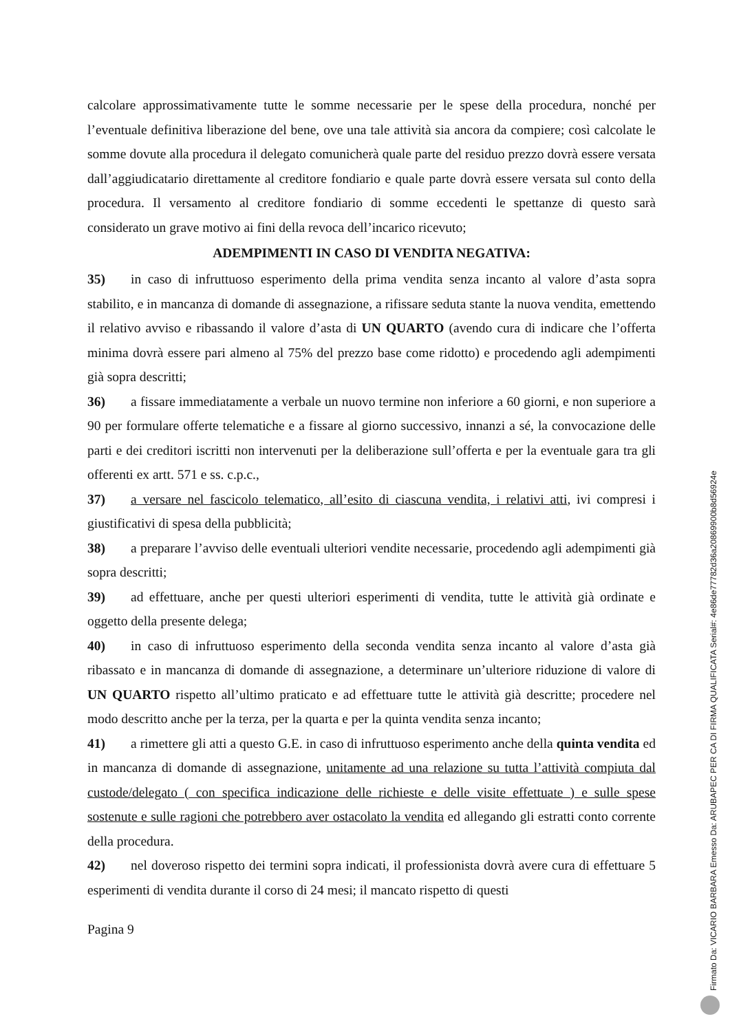calcolare approssimativamente tutte le somme necessarie per le spese della procedura, nonché per l’eventuale definitiva liberazione del bene, ove una tale attività sia ancora da compiere; così calcolate le somme dovute alla procedura il delegato comunicherà quale parte del residuo prezzo dovrà essere versata dall’aggiudicatario direttamente al creditore fondiario e quale parte dovrà essere versata sul conto della procedura. Il versamento al creditore fondiario di somme eccedenti le spettanze di questo sarà considerato un grave motivo ai fini della revoca dell’incarico ricevuto;
ADEMPIMENTI IN CASO DI VENDITA NEGATIVA:
35) in caso di infruttuoso esperimento della prima vendita senza incanto al valore d’asta sopra stabilito, e in mancanza di domande di assegnazione, a rifissare seduta stante la nuova vendita, emettendo il relativo avviso e ribassando il valore d’asta di UN QUARTO (avendo cura di indicare che l’offerta minima dovrà essere pari almeno al 75% del prezzo base come ridotto) e procedendo agli adempimenti già sopra descritti;
36) a fissare immediatamente a verbale un nuovo termine non inferiore a 60 giorni, e non superiore a 90 per formulare offerte telematiche e a fissare al giorno successivo, innanzi a sé, la convocazione delle parti e dei creditori iscritti non intervenuti per la deliberazione sull’offerta e per la eventuale gara tra gli offerenti ex artt. 571 e ss. c.p.c.,
37) a versare nel fascicolo telematico, all’esito di ciascuna vendita, i relativi atti, ivi compresi i giustificativi di spesa della pubblicità;
38) a preparare l’avviso delle eventuali ulteriori vendite necessarie, procedendo agli adempimenti già sopra descritti;
39) ad effettuare, anche per questi ulteriori esperimenti di vendita, tutte le attività già ordinate e oggetto della presente delega;
40) in caso di infruttuoso esperimento della seconda vendita senza incanto al valore d’asta già ribassato e in mancanza di domande di assegnazione, a determinare un’ulteriore riduzione di valore di UN QUARTO rispetto all’ultimo praticato e ad effettuare tutte le attività già descritte; procedere nel modo descritto anche per la terza, per la quarta e per la quinta vendita senza incanto;
41) a rimettere gli atti a questo G.E. in caso di infruttuoso esperimento anche della quinta vendita ed in mancanza di domande di assegnazione, unitamente ad una relazione su tutta l’attività compiuta dal custode/delegato ( con specifica indicazione delle richieste e delle visite effettuate ) e sulle spese sostenute e sulle ragioni che potrebbero aver ostacolato la vendita ed allegando gli estratti conto corrente della procedura.
42) nel doveroso rispetto dei termini sopra indicati, il professionista dovrà avere cura di effettuare 5 esperimenti di vendita durante il corso di 24 mesi; il mancato rispetto di questi
Pagina 9
Firmato Da: VICARIO BARBARA Emesso Da: ARUBAPEC PER CA DI FIRMA QUALIFICATA Serial#: 4e86de77782d36a20869900b8d56924e